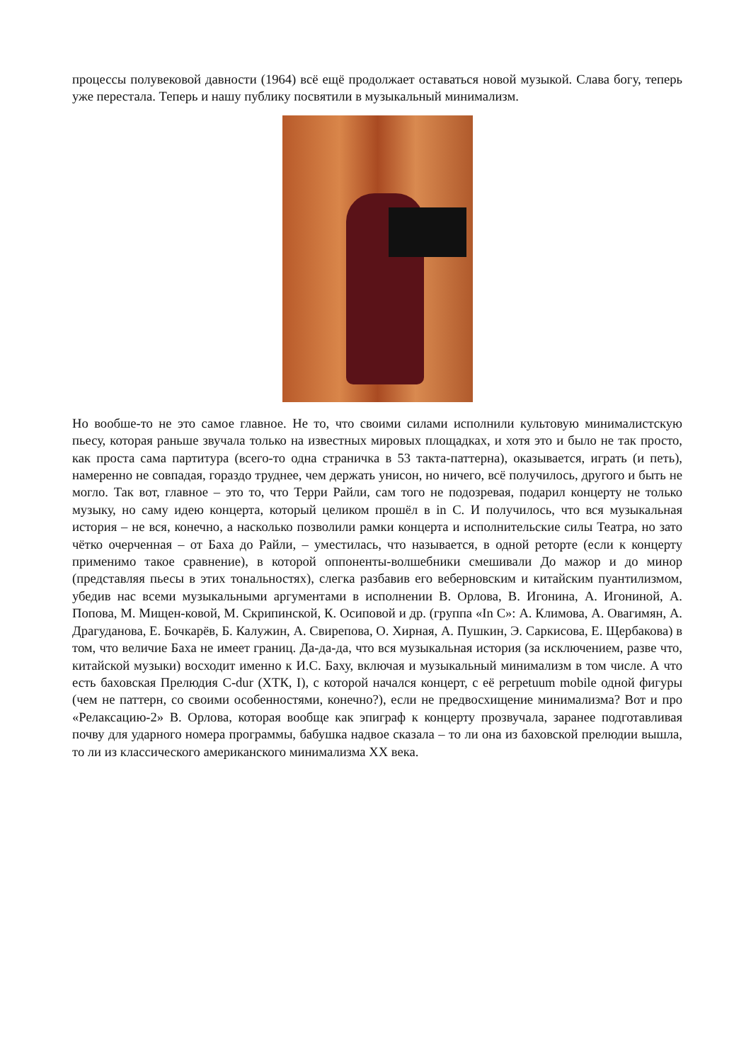процессы полувековой давности (1964) всё ещё продолжает оставаться новой музыкой. Слава богу, теперь уже перестала. Теперь и нашу публику посвятили в музыкальный минимализм.
Но вообше-то не это самое главное. Не то, что своими силами исполнили культовую минималистскую пьесу, которая раньше звучала только на известных мировых площадках, и хотя это и было не так просто, как проста сама партитура (всего-то одна страничка в 53 такта-паттерна), оказывается, играть (и петь), намеренно не совпадая, гораздо труднее, чем держать унисон, но ничего, всё получилось, другого и быть не могло. Так вот, главное – это то, что Терри Райли, сам того не подозревая, подарил концерту не только музыку, но саму идею концерта, который целиком прошёл в in C. И получилось, что вся музыкальная история – не вся, конечно, а насколько позволили рамки концерта и исполнительские силы Театра, но зато чётко очерченная – от Баха до Райли, – уместилась, что называется, в одной реторте (если к концерту применимо такое сравнение), в которой оппоненты-волшебники смешивали До мажор и до минор (представляя пьесы в этих тональностях), слегка разбавив его веберновским и китайским пуантилизмом, убедив нас всеми музыкальными аргументами в исполнении В. Орлова, В. Игонина, А. Игониной, А. Попова, М. Мищен-ковой, М. Скрипинской, К. Осиповой и др. (группа «In C»: А. Климова, А. Овагимян, А. Драгуданова, Е. Бочкарёв, Б. Калужин, А. Свирепова, О. Хирная, А. Пушкин, Э. Саркисова, Е. Щербакова) в том, что величие Баха не имеет границ. Да-да-да, что вся музыкальная история (за исключением, разве что, китайской музыки) восходит именно к И.С. Баху, включая и музыкальный минимализм в том числе. А что есть баховская Прелюдия C-dur (ХТК, I), с которой начался концерт, с её perpetuum mobile одной фигуры (чем не паттерн, со своими особенностями, конечно?), если не предвосхищение минимализма? Вот и про «Релаксацию-2» В. Орлова, которая вообще как эпиграф к концерту прозвучала, заранее подготавливая почву для ударного номера программы, бабушка надвое сказала – то ли она из баховской прелюдии вышла, то ли из классического американского минимализма XX века.